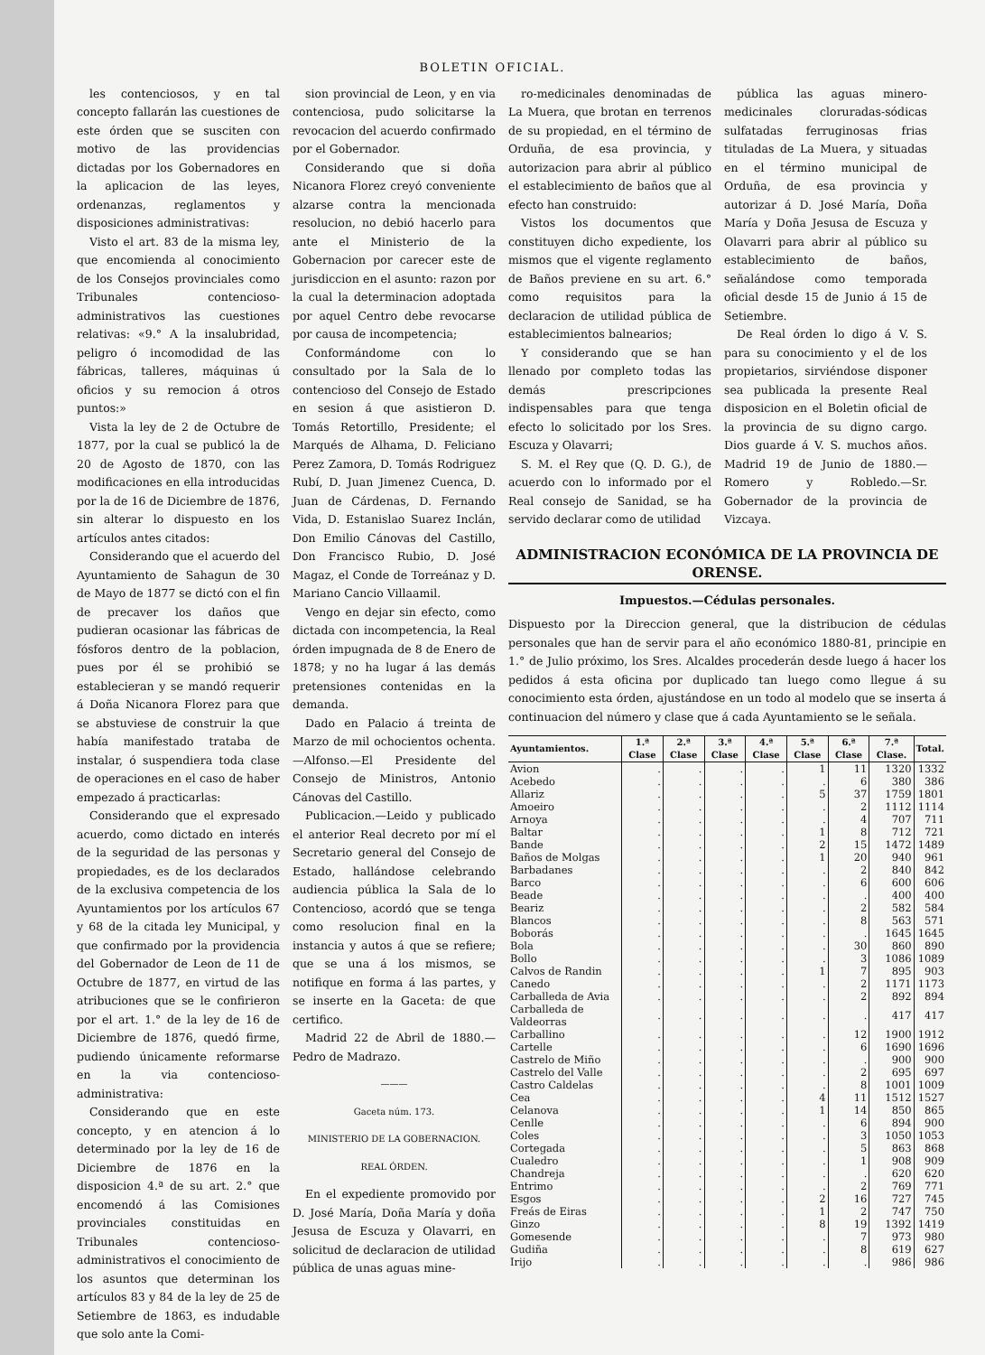BOLETIN OFICIAL.
les contenciosos, y en tal concepto fallarán las cuestiones de este órden que se susciten con motivo de las providencias dictadas por los Gobernadores en la aplicacion de las leyes, ordenanzas, reglamentos y disposiciones administrativas:
Visto el art. 83 de la misma ley, que encomienda al conocimiento de los Consejos provinciales como Tribunales contencioso-administrativos las cuestiones relativas: «9.° A la insalubridad, peligro ó incomodidad de las fábricas, talleres, máquinas ú oficios y su remocion á otros puntos:»
Vista la ley de 2 de Octubre de 1877, por la cual se publicó la de 20 de Agosto de 1870, con las modificaciones en ella introducidas por la de 16 de Diciembre de 1876, sin alterar lo dispuesto en los artículos antes citados:
Considerando que el acuerdo del Ayuntamiento de Sahagun de 30 de Mayo de 1877 se dictó con el fin de precaver los daños que pudieran ocasionar las fábricas de fósforos dentro de la poblacion, pues por él se prohibió se establecieran y se mandó requerir á Doña Nicanora Florez para que se abstuviese de construir la que había manifestado trataba de instalar, ó suspendiera toda clase de operaciones en el caso de haber empezado á practicarlas:
Considerando que el expresado acuerdo, como dictado en interés de la seguridad de las personas y propiedades, es de los declarados de la exclusiva competencia de los Ayuntamientos por los artículos 67 y 68 de la citada ley Municipal, y que confirmado por la providencia del Gobernador de Leon de 11 de Octubre de 1877, en virtud de las atribuciones que se le confirieron por el art. 1.° de la ley de 16 de Diciembre de 1876, quedó firme, pudiendo únicamente reformarse en la via contencioso-administrativa:
Considerando que en este concepto, y en atencion á lo determinado por la ley de 16 de Diciembre de 1876 en la disposicion 4.ª de su art. 2.° que encomendó á las Comisiones provinciales constituidas en Tribunales contencioso-administrativos el conocimiento de los asuntos que determinan los artículos 83 y 84 de la ley de 25 de Setiembre de 1863, es indudable que solo ante la Comi-
sion provincial de Leon, y en via contenciosa, pudo solicitarse la revocacion del acuerdo confirmado por el Gobernador.
Considerando que si doña Nicanora Florez creyó conveniente alzarse contra la mencionada resolucion, no debió hacerlo para ante el Ministerio de la Gobernacion por carecer este de jurisdiccion en el asunto: razon por la cual la determinacion adoptada por aquel Centro debe revocarse por causa de incompetencia;
Conformándome con lo consultado por la Sala de lo contencioso del Consejo de Estado en sesion á que asistieron D. Tomás Retortillo, Presidente; el Marqués de Alhama, D. Feliciano Perez Zamora, D. Tomás Rodriguez Rubí, D. Juan Jimenez Cuenca, D. Juan de Cárdenas, D. Fernando Vida, D. Estanislao Suarez Inclán, Don Emilio Cánovas del Castillo, Don Francisco Rubio, D. José Magaz, el Conde de Torreánaz y D. Mariano Cancio Villaamil.
Vengo en dejar sin efecto, como dictada con incompetencia, la Real órden impugnada de 8 de Enero de 1878; y no ha lugar á las demás pretensiones contenidas en la demanda.
Dado en Palacio á treinta de Marzo de mil ochocientos ochenta.—Alfonso.—El Presidente del Consejo de Ministros, Antonio Cánovas del Castillo.
Publicacion.—Leido y publicado el anterior Real decreto por mí el Secretario general del Consejo de Estado, hallándose celebrando audiencia pública la Sala de lo Contencioso, acordó que se tenga como resolucion final en la instancia y autos á que se refiere; que se una á los mismos, se notifique en forma á las partes, y se inserte en la Gaceta: de que certifico.
Madrid 22 de Abril de 1880.—Pedro de Madrazo.
———
Gaceta núm. 173.
MINISTERIO DE LA GOBERNACION.
REAL ÓRDEN.
En el expediente promovido por D. José María, Doña María y doña Jesusa de Escuza y Olavarri, en solicitud de declaracion de utilidad pública de unas aguas mine-
ro-medicinales denominadas de La Muera, que brotan en terrenos de su propiedad, en el término de Orduña, de esa provincia, y autorizacion para abrir al público el establecimiento de baños que al efecto han construido:
Vistos los documentos que constituyen dicho expediente, los mismos que el vigente reglamento de Baños previene en su art. 6.° como requisitos para la declaracion de utilidad pública de establecimientos balnearios;
Y considerando que se han llenado por completo todas las demás prescripciones indispensables para que tenga efecto lo solicitado por los Sres. Escuza y Olavarri;
S. M. el Rey que (Q. D. G.), de acuerdo con lo informado por el Real consejo de Sanidad, se ha servido declarar como de utilidad
pública las aguas minero-medicinales cloruradas-sódicas sulfatadas ferruginosas frias tituladas de La Muera, y situadas en el término municipal de Orduña, de esa provincia y autorizar á D. José María, Doña María y Doña Jesusa de Escuza y Olavarri para abrir al público su establecimiento de baños, señalándose como temporada oficial desde 15 de Junio á 15 de Setiembre.
De Real órden lo digo á V. S. para su conocimiento y el de los propietarios, sirviéndose disponer sea publicada la presente Real disposicion en el Boletin oficial de la provincia de su digno cargo. Dios guarde á V. S. muchos años. Madrid 19 de Junio de 1880.—Romero y Robledo.—Sr. Gobernador de la provincia de Vizcaya.
ADMINISTRACION ECONÓMICA DE LA PROVINCIA DE ORENSE.
Impuestos.—Cédulas personales.
Dispuesto por la Direccion general, que la distribucion de cédulas personales que han de servir para el año económico 1880-81, principie en 1.° de Julio próximo, los Sres. Alcaldes procederán desde luego á hacer los pedidos á esta oficina por duplicado tan luego como llegue á su conocimiento esta órden, ajustándose en un todo al modelo que se inserta á continuacion del número y clase que á cada Ayuntamiento se le señala.
| Ayuntamientos. | 1.ª Clase | 2.ª Clase | 3.ª Clase | 4.ª Clase | 5.ª Clase | 6.ª Clase | 7.ª Clase. | Total. |
| --- | --- | --- | --- | --- | --- | --- | --- | --- |
| Avion | . | . | . | . | 1 | 11 | 1320 | 1332 |
| Acebedo | . | . | . | . | . | 6 | 380 | 386 |
| Allariz | . | . | . | . | 5 | 37 | 1759 | 1801 |
| Amoeiro | . | . | . | . | . | 2 | 1112 | 1114 |
| Arnoya | . | . | . | . | . | 4 | 707 | 711 |
| Baltar | . | . | . | . | 1 | 8 | 712 | 721 |
| Bande | . | . | . | . | 2 | 15 | 1472 | 1489 |
| Baños de Molgas | . | . | . | . | 1 | 20 | 940 | 961 |
| Barbadanes | . | . | . | . | . | 2 | 840 | 842 |
| Barco | . | . | . | . | . | 6 | 600 | 606 |
| Beade | . | . | . | . | . | . | 400 | 400 |
| Beariz | . | . | . | . | . | 2 | 582 | 584 |
| Blancos | . | . | . | . | . | 8 | 563 | 571 |
| Boborás | . | . | . | . | . | . | 1645 | 1645 |
| Bola | . | . | . | . | . | 30 | 860 | 890 |
| Bollo | . | . | . | . | . | 3 | 1086 | 1089 |
| Calvos de Randin | . | . | . | . | 1 | 7 | 895 | 903 |
| Canedo | . | . | . | . | . | 2 | 1171 | 1173 |
| Carballeda de Avia | . | . | . | . | . | 2 | 892 | 894 |
| Carballeda de Valdeorras | . | . | . | . | . | . | 417 | 417 |
| Carballino | . | . | . | . | . | 12 | 1900 | 1912 |
| Cartelle | . | . | . | . | . | 6 | 1690 | 1696 |
| Castrelo de Miño | . | . | . | . | . | . | 900 | 900 |
| Castrelo del Valle | . | . | . | . | . | 2 | 695 | 697 |
| Castro Caldelas | . | . | . | . | . | 8 | 1001 | 1009 |
| Cea | . | . | . | . | 4 | 11 | 1512 | 1527 |
| Celanova | . | . | . | . | 1 | 14 | 850 | 865 |
| Cenlle | . | . | . | . | . | 6 | 894 | 900 |
| Coles | . | . | . | . | . | 3 | 1050 | 1053 |
| Cortegada | . | . | . | . | . | 5 | 863 | 868 |
| Cualedro | . | . | . | . | . | 1 | 908 | 909 |
| Chandreja | . | . | . | . | . | . | 620 | 620 |
| Entrimo | . | . | . | . | . | 2 | 769 | 771 |
| Esgos | . | . | . | . | 2 | 16 | 727 | 745 |
| Freás de Eiras | . | . | . | . | 1 | 2 | 747 | 750 |
| Ginzo | . | . | . | . | 8 | 19 | 1392 | 1419 |
| Gomesende | . | . | . | . | . | 7 | 973 | 980 |
| Gudiña | . | . | . | . | . | 8 | 619 | 627 |
| Irijo | . | . | . | . | . | . | 986 | 986 |